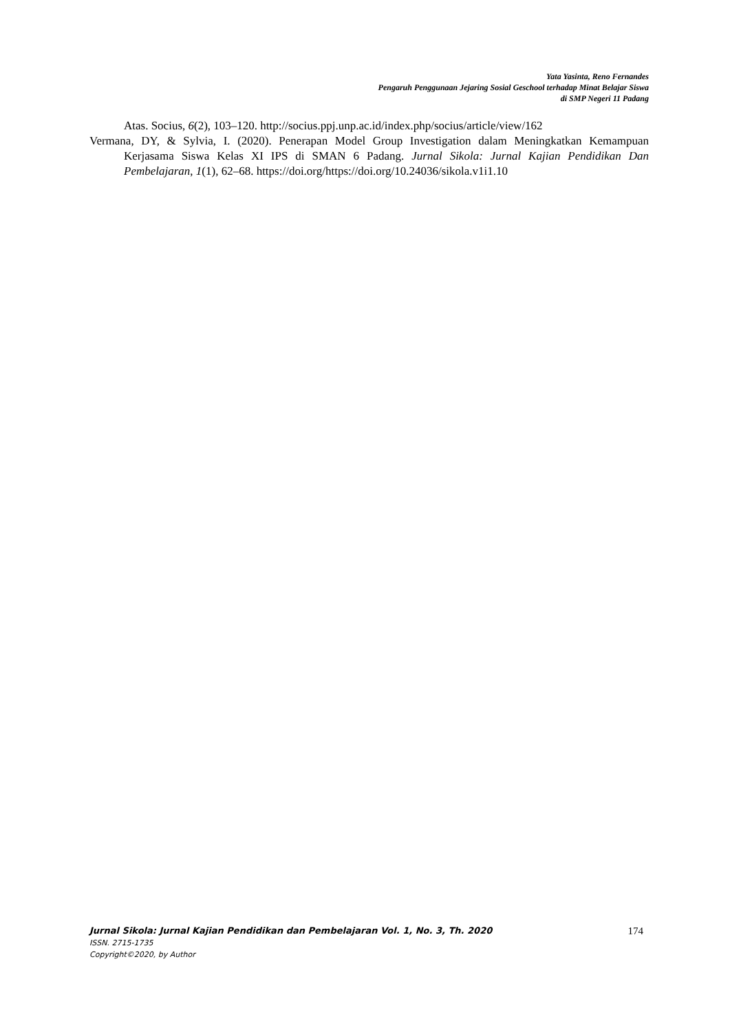Yata Yasinta, Reno Fernandes
Pengaruh Penggunaan Jejaring Sosial Geschool terhadap Minat Belajar Siswa
di SMP Negeri 11 Padang
Atas. Socius, 6(2), 103–120. http://socius.ppj.unp.ac.id/index.php/socius/article/view/162
Vermana, DY, & Sylvia, I. (2020). Penerapan Model Group Investigation dalam Meningkatkan Kemampuan Kerjasama Siswa Kelas XI IPS di SMAN 6 Padang. Jurnal Sikola: Jurnal Kajian Pendidikan Dan Pembelajaran, 1(1), 62–68. https://doi.org/https://doi.org/10.24036/sikola.v1i1.10
Jurnal Sikola: Jurnal Kajian Pendidikan dan Pembelajaran Vol. 1, No. 3, Th. 2020 174
ISSN. 2715-1735
Copyright©2020, by Author